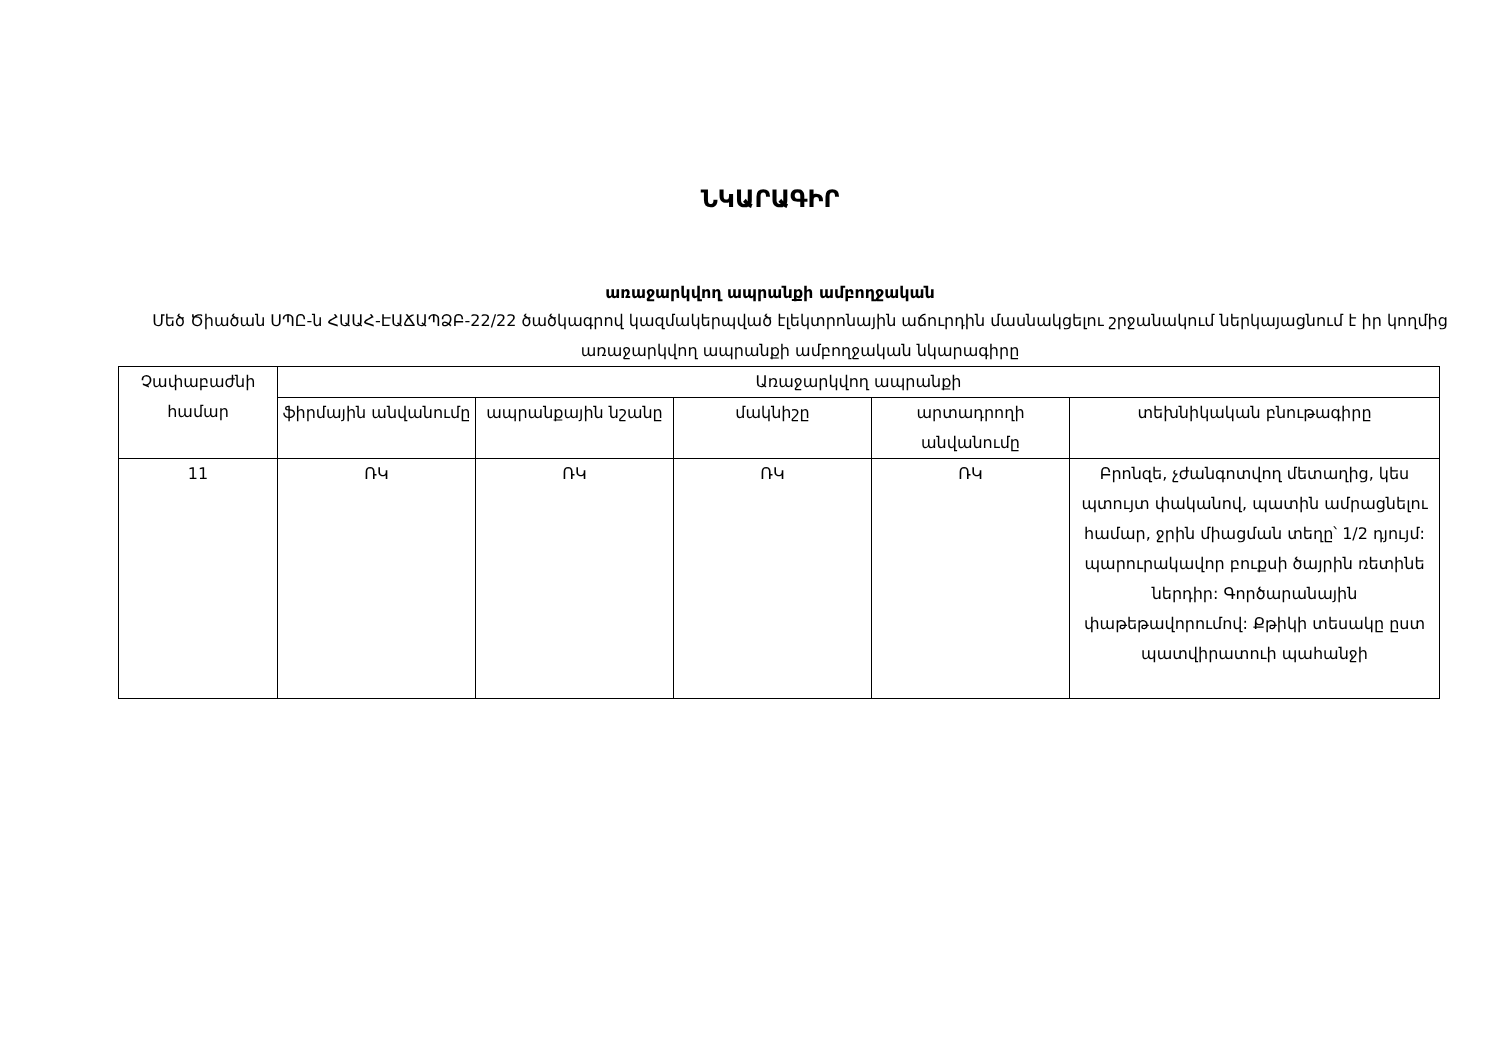ՆԿԱՐԱԳԻՐ
առաջարկվող ապրանքի ամբողջական
Մեծ Ծիածան ՍՊԸ-ն ՀԱԱՀ-ԷԱՃԱՊՁԲ-22/22 ծածկագրով կազմակերպված էլեկտրոնային աճուրդին մասնակցելու շրջանակում ներկայացնում է իր կողմից առաջարկվող ապրանքի ամբողջական նկարագիրը
| Չափաբաժնի համար | Առաջարկվող ապրանքի | | | | |
| --- | --- | --- | --- | --- | --- |
| | ֆիրմային անվանումը | ապրանքային նշանը | մակնիշը | արտադրողի անվանումը | տեխնիկական բնութագիրը |
| 11 | ՌԿ | ՌԿ | ՌԿ | ՌԿ | Բրոնզե, չժանգոտվող մետաղից, կես պտույտ փականով, պատին ամրացնելու համար, ջրին միացման տեղը՝ 1/2 դյույմ: պարուրակավոր բուքսի ծայրին ռետինե ներդիր: Գործարանային փաթեթավորումով: Քթիկի տեսակը ըստ պատվիրատուի պահանջի |